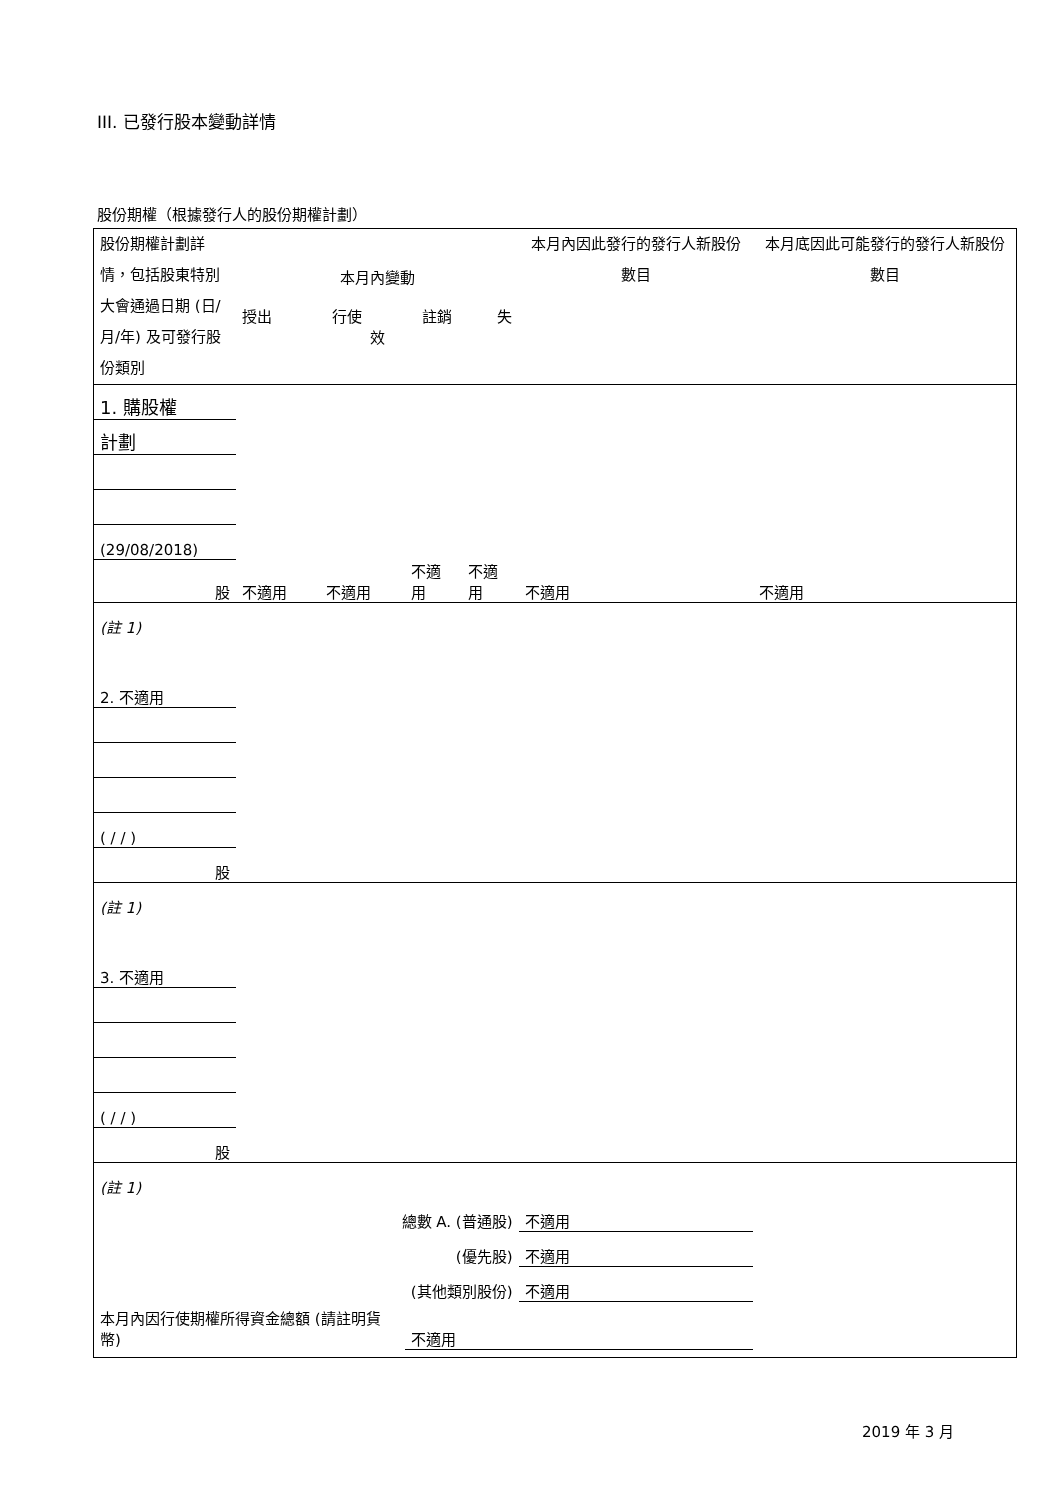III. 已發行股本變動詳情
股份期權（根據發行人的股份期權計劃）
| 股份期權計劃詳情，包括股東特別大會通過日期 (日/月/年) 及可發行股份類別 | 本月內變動 授出 行使 註銷 失效 | | | | 本月內因此發行的發行人新股份數目 | 本月底因此可能發行的發行人新股份數目 |
| 1. 購股權 | | | | | | |
| 計劃 | | | | | | |
| (29/08/2018) | | | | | | |
| 股 | 不適用 | 不適用 | 不適用 | 不適用 | 不適用 | 不適用 |
| (註 1) | | | | | | |
| 2. 不適用 | | | | | | |
| ( / / ) | | | | | | |
| 股 | | | | | | |
| (註 1) | | | | | | |
| 3. 不適用 | | | | | | |
| ( / / ) | | | | | | |
| 股 | | | | | | |
| (註 1) | | | | | | |
| 總數 A. (普通股) | | | | | 不適用 | |
| (優先股) | | | | | 不適用 | |
| (其他類別股份) | | | | | 不適用 | |
| 本月內因行使期權所得資金總額 (請註明貨幣) | | | 不適用 | | | |
2019 年 3 月